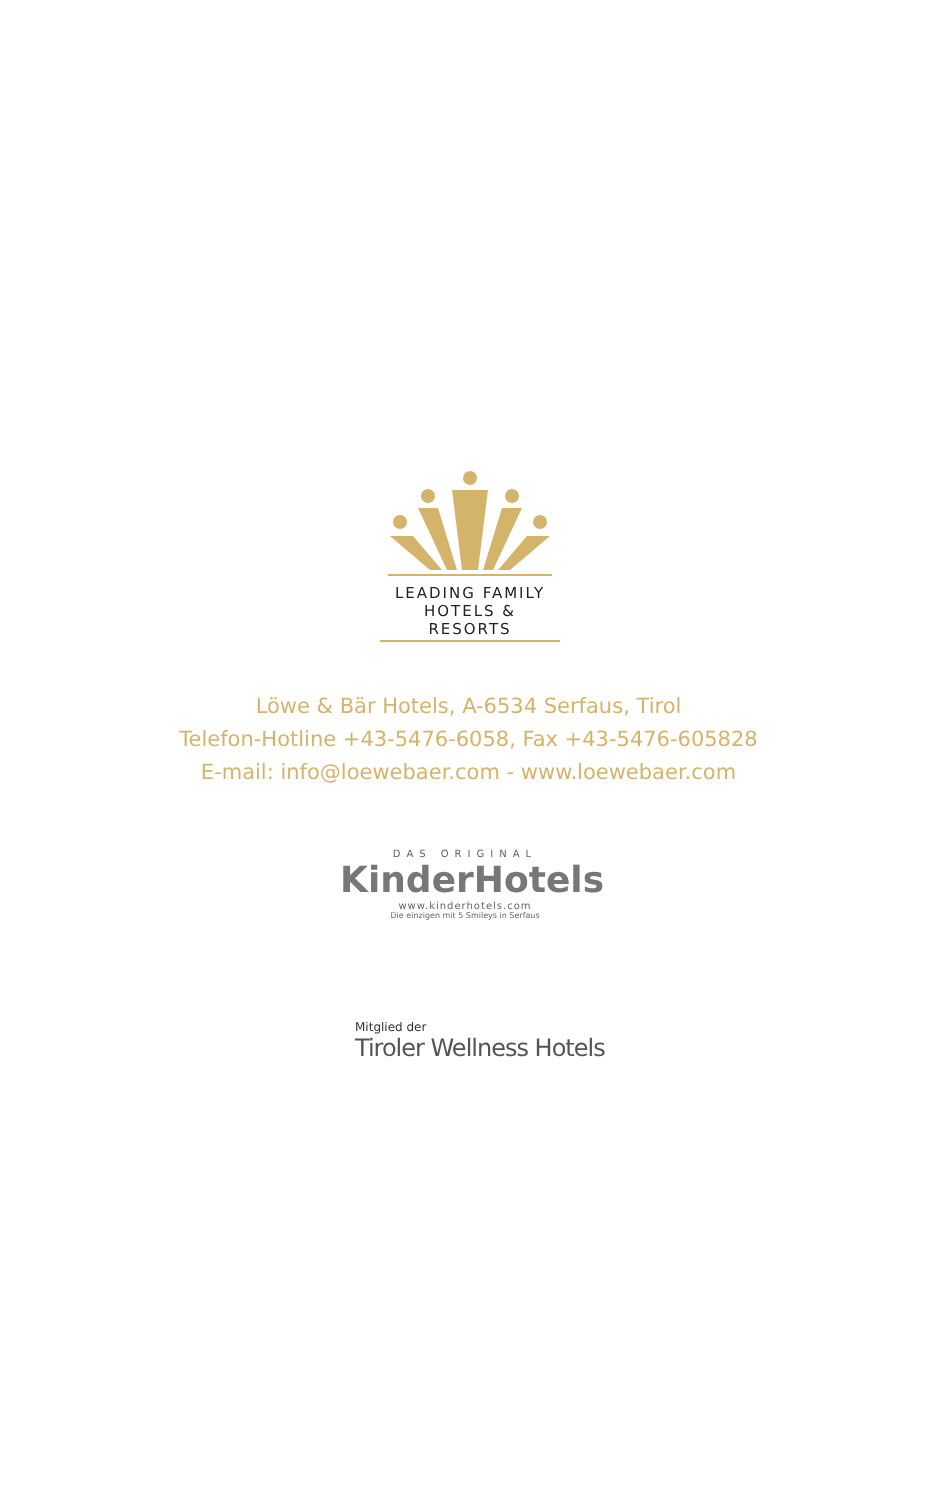LEADING FAMILY
HOTELS & RESORTS
Löwe & Bär Hotels, A-6534 Serfaus, Tirol
Telefon-Hotline +43-5476-6058, Fax +43-5476-605828
E-mail: info@loewebaer.com - www.loewebaer.com
DAS ORIGINAL
KinderHotels
www.kinderhotels.com
Die einzigen mit 5 Smileys in Serfaus
Mitglied der
Tiroler Wellness Hotels